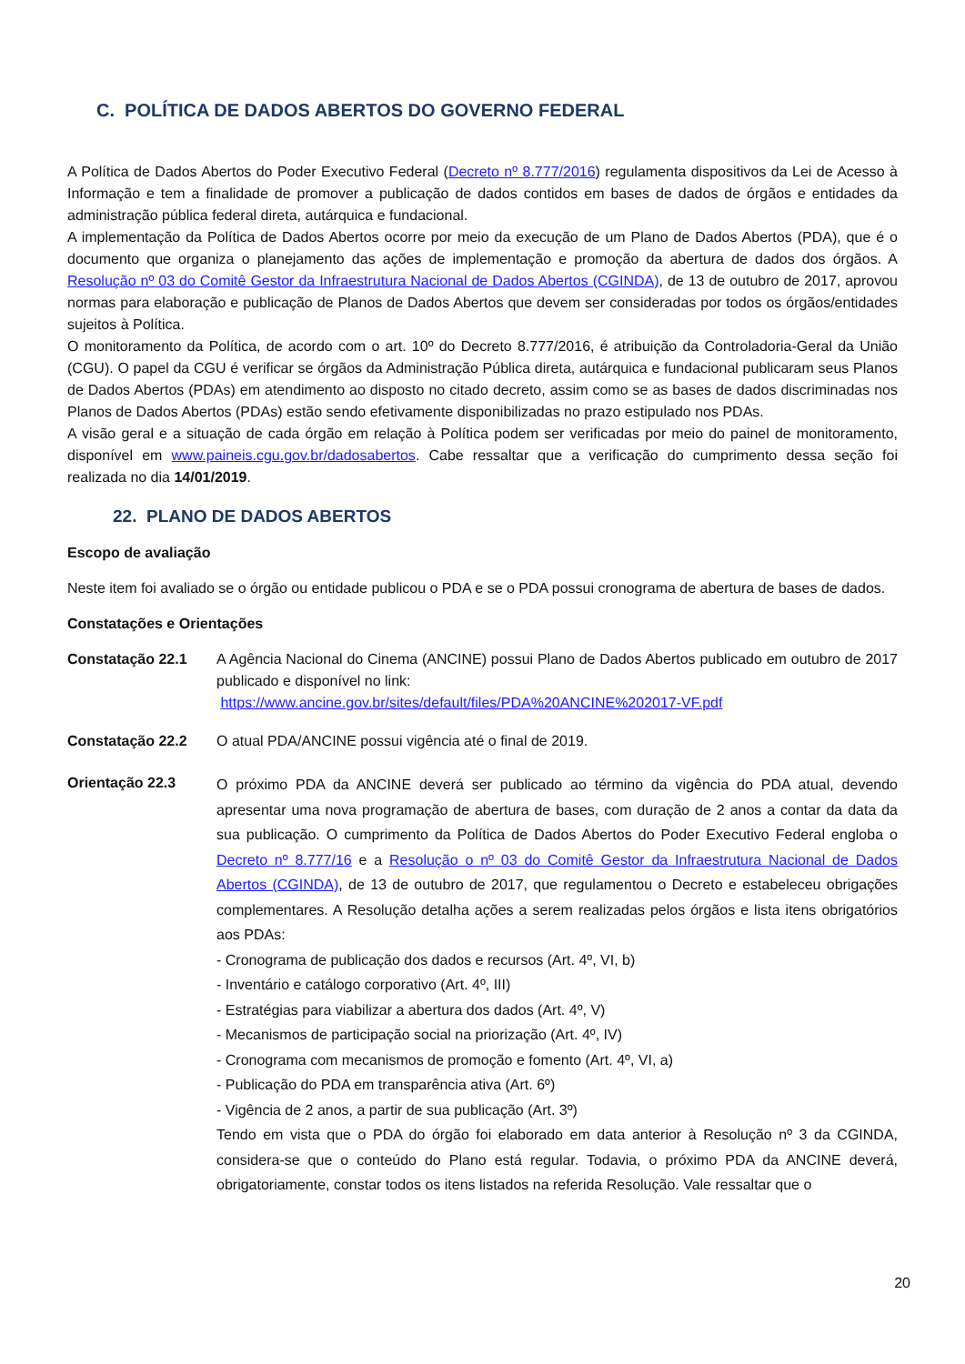C. POLÍTICA DE DADOS ABERTOS DO GOVERNO FEDERAL
A Política de Dados Abertos do Poder Executivo Federal (Decreto nº 8.777/2016) regulamenta dispositivos da Lei de Acesso à Informação e tem a finalidade de promover a publicação de dados contidos em bases de dados de órgãos e entidades da administração pública federal direta, autárquica e fundacional.
A implementação da Política de Dados Abertos ocorre por meio da execução de um Plano de Dados Abertos (PDA), que é o documento que organiza o planejamento das ações de implementação e promoção da abertura de dados dos órgãos. A Resolução nº 03 do Comitê Gestor da Infraestrutura Nacional de Dados Abertos (CGINDA), de 13 de outubro de 2017, aprovou normas para elaboração e publicação de Planos de Dados Abertos que devem ser consideradas por todos os órgãos/entidades sujeitos à Política.
O monitoramento da Política, de acordo com o art. 10º do Decreto 8.777/2016, é atribuição da Controladoria-Geral da União (CGU). O papel da CGU é verificar se órgãos da Administração Pública direta, autárquica e fundacional publicaram seus Planos de Dados Abertos (PDAs) em atendimento ao disposto no citado decreto, assim como se as bases de dados discriminadas nos Planos de Dados Abertos (PDAs) estão sendo efetivamente disponibilizadas no prazo estipulado nos PDAs.
A visão geral e a situação de cada órgão em relação à Política podem ser verificadas por meio do painel de monitoramento, disponível em www.paineis.cgu.gov.br/dadosabertos. Cabe ressaltar que a verificação do cumprimento dessa seção foi realizada no dia 14/01/2019.
22. PLANO DE DADOS ABERTOS
Escopo de avaliação
Neste item foi avaliado se o órgão ou entidade publicou o PDA e se o PDA possui cronograma de abertura de bases de dados.
Constatações e Orientações
Constatação 22.1 A Agência Nacional do Cinema (ANCINE) possui Plano de Dados Abertos publicado em outubro de 2017 publicado e disponível no link:
https://www.ancine.gov.br/sites/default/files/PDA%20ANCINE%202017-VF.pdf
Constatação 22.2 O atual PDA/ANCINE possui vigência até o final de 2019.
Orientação 22.3
O próximo PDA da ANCINE deverá ser publicado ao término da vigência do PDA atual, devendo apresentar uma nova programação de abertura de bases, com duração de 2 anos a contar da data da sua publicação. O cumprimento da Política de Dados Abertos do Poder Executivo Federal engloba o Decreto nº 8.777/16 e a Resolução o nº 03 do Comitê Gestor da Infraestrutura Nacional de Dados Abertos (CGINDA), de 13 de outubro de 2017, que regulamentou o Decreto e estabeleceu obrigações complementares. A Resolução detalha ações a serem realizadas pelos órgãos e lista itens obrigatórios aos PDAs:
- Cronograma de publicação dos dados e recursos (Art. 4º, VI, b)
- Inventário e catálogo corporativo (Art. 4º, III)
- Estratégias para viabilizar a abertura dos dados (Art. 4º, V)
- Mecanismos de participação social na priorização (Art. 4º, IV)
- Cronograma com mecanismos de promoção e fomento (Art. 4º, VI, a)
- Publicação do PDA em transparência ativa (Art. 6º)
- Vigência de 2 anos, a partir de sua publicação (Art. 3º)
Tendo em vista que o PDA do órgão foi elaborado em data anterior à Resolução nº 3 da CGINDA, considera-se que o conteúdo do Plano está regular. Todavia, o próximo PDA da ANCINE deverá, obrigatoriamente, constar todos os itens listados na referida Resolução. Vale ressaltar que o
20